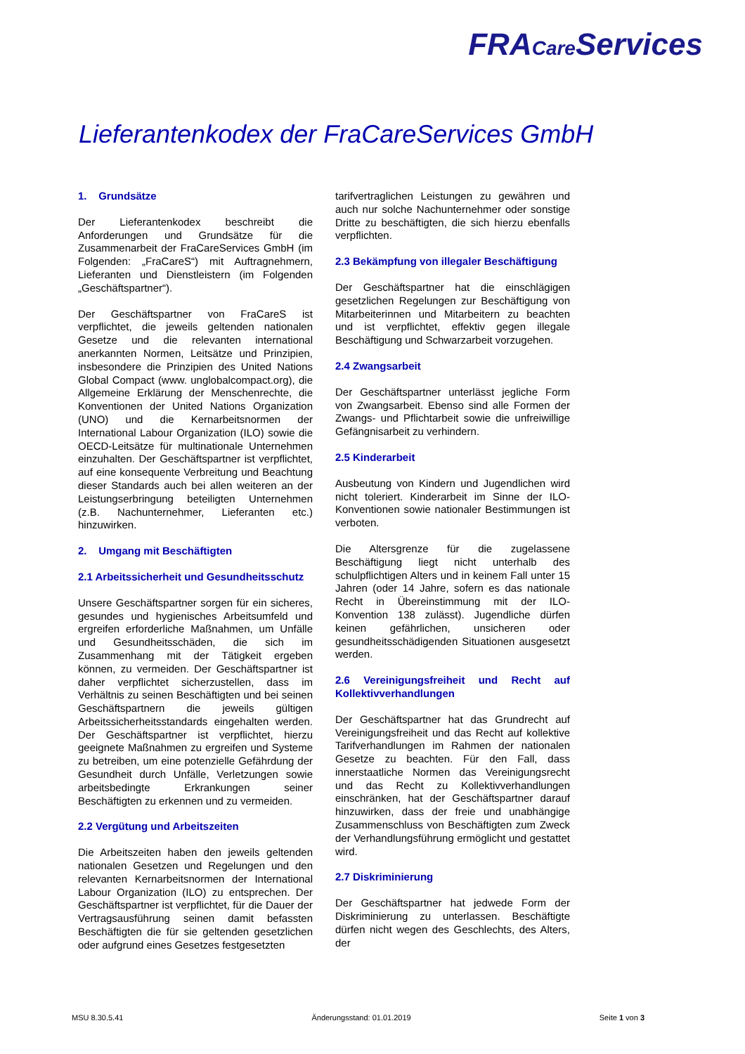FRACare Services
Lieferantenkodex der FraCareServices GmbH
1. Grundsätze
Der Lieferantenkodex beschreibt die Anforderungen und Grundsätze für die Zusammenarbeit der FraCareServices GmbH (im Folgenden: „FraCareS“) mit Auftragnehmern, Lieferanten und Dienstleistern (im Folgenden „Geschäftspartner“).
Der Geschäftspartner von FraCareS ist verpflichtet, die jeweils geltenden nationalen Gesetze und die relevanten international anerkannten Normen, Leitsätze und Prinzipien, insbesondere die Prinzipien des United Nations Global Compact (www. unglobalcompact.org), die Allgemeine Erklärung der Menschenrechte, die Konventionen der United Nations Organization (UNO) und die Kernarbeitsnormen der International Labour Organization (ILO) sowie die OECD-Leitsätze für multinationale Unternehmen einzuhalten. Der Geschäftspartner ist verpflichtet, auf eine konsequente Verbreitung und Beachtung dieser Standards auch bei allen weiteren an der Leistungserbringung beteiligten Unternehmen (z.B. Nachunternehmer, Lieferanten etc.) hinzuwirken.
2. Umgang mit Beschäftigten
2.1 Arbeitssicherheit und Gesundheitsschutz
Unsere Geschäftspartner sorgen für ein sicheres, gesundes und hygienisches Arbeitsumfeld und ergreifen erforderliche Maßnahmen, um Unfälle und Gesundheitsschäden, die sich im Zusammenhang mit der Tätigkeit ergeben können, zu vermeiden. Der Geschäftspartner ist daher verpflichtet sicherzustellen, dass im Verhältnis zu seinen Beschäftigten und bei seinen Geschäftspartnern die jeweils gültigen Arbeitssicherheitsstandards eingehalten werden. Der Geschäftspartner ist verpflichtet, hierzu geeignete Maßnahmen zu ergreifen und Systeme zu betreiben, um eine potenzielle Gefährdung der Gesundheit durch Unfälle, Verletzungen sowie arbeitsbedingte Erkrankungen seiner Beschäftigten zu erkennen und zu vermeiden.
2.2 Vergütung und Arbeitszeiten
Die Arbeitszeiten haben den jeweils geltenden nationalen Gesetzen und Regelungen und den relevanten Kernarbeitsnormen der International Labour Organization (ILO) zu entsprechen. Der Geschäftspartner ist verpflichtet, für die Dauer der Vertragsausführung seinen damit befassten Beschäftigten die für sie geltenden gesetzlichen oder aufgrund eines Gesetzes festgesetzten
tarifvertraglichen Leistungen zu gewähren und auch nur solche Nachunternehmer oder sonstige Dritte zu beschäftigten, die sich hierzu ebenfalls verpflichten.
2.3 Bekämpfung von illegaler Beschäftigung
Der Geschäftspartner hat die einschlägigen gesetzlichen Regelungen zur Beschäftigung von Mitarbeiterinnen und Mitarbeitern zu beachten und ist verpflichtet, effektiv gegen illegale Beschäftigung und Schwarzarbeit vorzugehen.
2.4 Zwangsarbeit
Der Geschäftspartner unterlässt jegliche Form von Zwangsarbeit. Ebenso sind alle Formen der Zwangs- und Pflichtarbeit sowie die unfreiwillige Gefängnisarbeit zu verhindern.
2.5 Kinderarbeit
Ausbeutung von Kindern und Jugendlichen wird nicht toleriert. Kinderarbeit im Sinne der ILO-Konventionen sowie nationaler Bestimmungen ist verboten.
Die Altersgrenze für die zugelassene Beschäftigung liegt nicht unterhalb des schulpflichtigen Alters und in keinem Fall unter 15 Jahren (oder 14 Jahre, sofern es das nationale Recht in Übereinstimmung mit der ILO-Konvention 138 zulässt). Jugendliche dürfen keinen gefährlichen, unsicheren oder gesundheitsschädigenden Situationen ausgesetzt werden.
2.6 Vereinigungsfreiheit und Recht auf Kollektivverhandlungen
Der Geschäftspartner hat das Grundrecht auf Vereinigungsfreiheit und das Recht auf kollektive Tarifverhandlungen im Rahmen der nationalen Gesetze zu beachten. Für den Fall, dass innerstaatliche Normen das Vereinigungsrecht und das Recht zu Kollektivverhandlungen einschränken, hat der Geschäftspartner darauf hinzuwirken, dass der freie und unabhängige Zusammenschluss von Beschäftigten zum Zweck der Verhandlungsführung ermöglicht und gestattet wird.
2.7 Diskriminierung
Der Geschäftspartner hat jedwede Form der Diskriminierung zu unterlassen. Beschäftigte dürfen nicht wegen des Geschlechts, des Alters, der
MSU 8.30.5.41 Änderungsstand: 01.01.2019 Seite 1 von 3